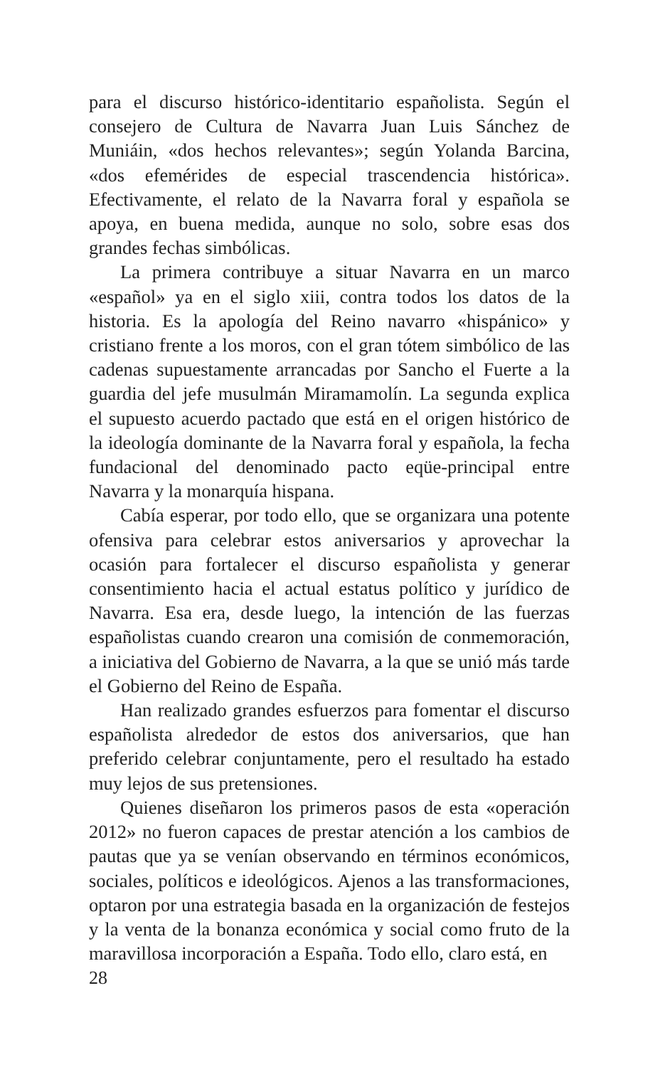para el discurso histórico-identitario españolista. Según el consejero de Cultura de Navarra Juan Luis Sánchez de Muniáin, «dos hechos relevantes»; según Yolanda Barcina, «dos efemérides de especial trascendencia histórica». Efectivamente, el relato de la Navarra foral y española se apoya, en buena medida, aunque no solo, sobre esas dos grandes fechas simbólicas.
La primera contribuye a situar Navarra en un marco «español» ya en el siglo xiii, contra todos los datos de la historia. Es la apología del Reino navarro «hispánico» y cristiano frente a los moros, con el gran tótem simbólico de las cadenas supuestamente arrancadas por Sancho el Fuerte a la guardia del jefe musulmán Miramamolín. La segunda explica el supuesto acuerdo pactado que está en el origen histórico de la ideología dominante de la Navarra foral y española, la fecha fundacional del denominado pacto eqüe-principal entre Navarra y la monarquía hispana.
Cabía esperar, por todo ello, que se organizara una potente ofensiva para celebrar estos aniversarios y aprovechar la ocasión para fortalecer el discurso españolista y generar consentimiento hacia el actual estatus político y jurídico de Navarra. Esa era, desde luego, la intención de las fuerzas españolistas cuando crearon una comisión de conmemoración, a iniciativa del Gobierno de Navarra, a la que se unió más tarde el Gobierno del Reino de España.
Han realizado grandes esfuerzos para fomentar el discurso españolista alrededor de estos dos aniversarios, que han preferido celebrar conjuntamente, pero el resultado ha estado muy lejos de sus pretensiones.
Quienes diseñaron los primeros pasos de esta «operación 2012» no fueron capaces de prestar atención a los cambios de pautas que ya se venían observando en términos económicos, sociales, políticos e ideológicos. Ajenos a las transformaciones, optaron por una estrategia basada en la organización de festejos y la venta de la bonanza económica y social como fruto de la maravillosa incorporación a España. Todo ello, claro está, en
28